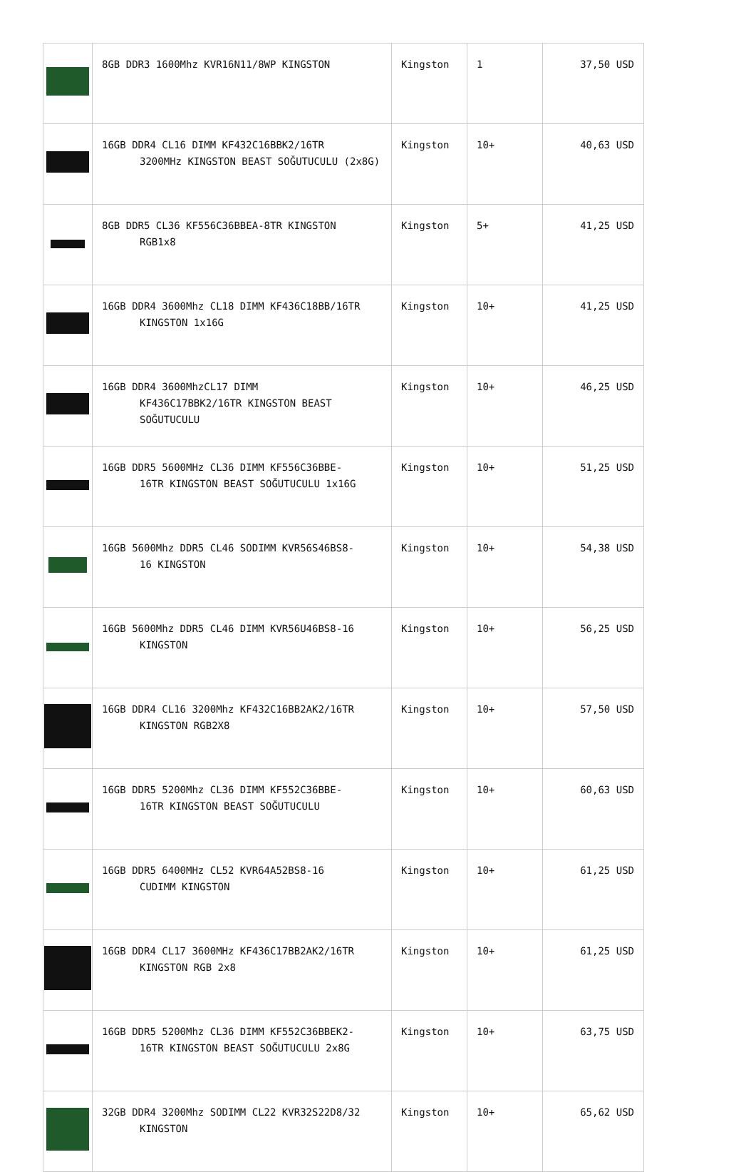| | 8GB DDR3 1600Mhz KVR16N11/8WP KINGSTON | Kingston | 1 | 37,50 USD |
| | 16GB DDR4 CL16 DIMM KF432C16BBK2/16TR 3200MHz KINGSTON BEAST SOĞUTUCULU (2x8G) | Kingston | 10+ | 40,63 USD |
| | 8GB DDR5 CL36 KF556C36BBEA-8TR KINGSTON RGB1x8 | Kingston | 5+ | 41,25 USD |
| | 16GB DDR4 3600Mhz CL18 DIMM KF436C18BB/16TR KINGSTON 1x16G | Kingston | 10+ | 41,25 USD |
| | 16GB DDR4 3600MhzCL17 DIMM KF436C17BBK2/16TR KINGSTON BEAST SOĞUTUCULU | Kingston | 10+ | 46,25 USD |
| | 16GB DDR5 5600MHz CL36 DIMM KF556C36BBE- 16TR KINGSTON BEAST SOĞUTUCULU 1x16G | Kingston | 10+ | 51,25 USD |
| | 16GB 5600Mhz DDR5 CL46 SODIMM KVR56S46BS8- 16 KINGSTON | Kingston | 10+ | 54,38 USD |
| | 16GB 5600Mhz DDR5 CL46 DIMM KVR56U46BS8-16 KINGSTON | Kingston | 10+ | 56,25 USD |
| | 16GB DDR4 CL16 3200Mhz KF432C16BB2AK2/16TR KINGSTON RGB2X8 | Kingston | 10+ | 57,50 USD |
| | 16GB DDR5 5200Mhz CL36 DIMM KF552C36BBE- 16TR KINGSTON BEAST SOĞUTUCULU | Kingston | 10+ | 60,63 USD |
| | 16GB DDR5 6400MHz CL52 KVR64A52BS8-16 CUDIMM KINGSTON | Kingston | 10+ | 61,25 USD |
| | 16GB DDR4 CL17 3600MHz KF436C17BB2AK2/16TR KINGSTON RGB 2x8 | Kingston | 10+ | 61,25 USD |
| | 16GB DDR5 5200Mhz CL36 DIMM KF552C36BBEK2- 16TR KINGSTON BEAST SOĞUTUCULU 2x8G | Kingston | 10+ | 63,75 USD |
| | 32GB DDR4 3200Mhz SODIMM CL22 KVR32S22D8/32 KINGSTON | Kingston | 10+ | 65,62 USD |